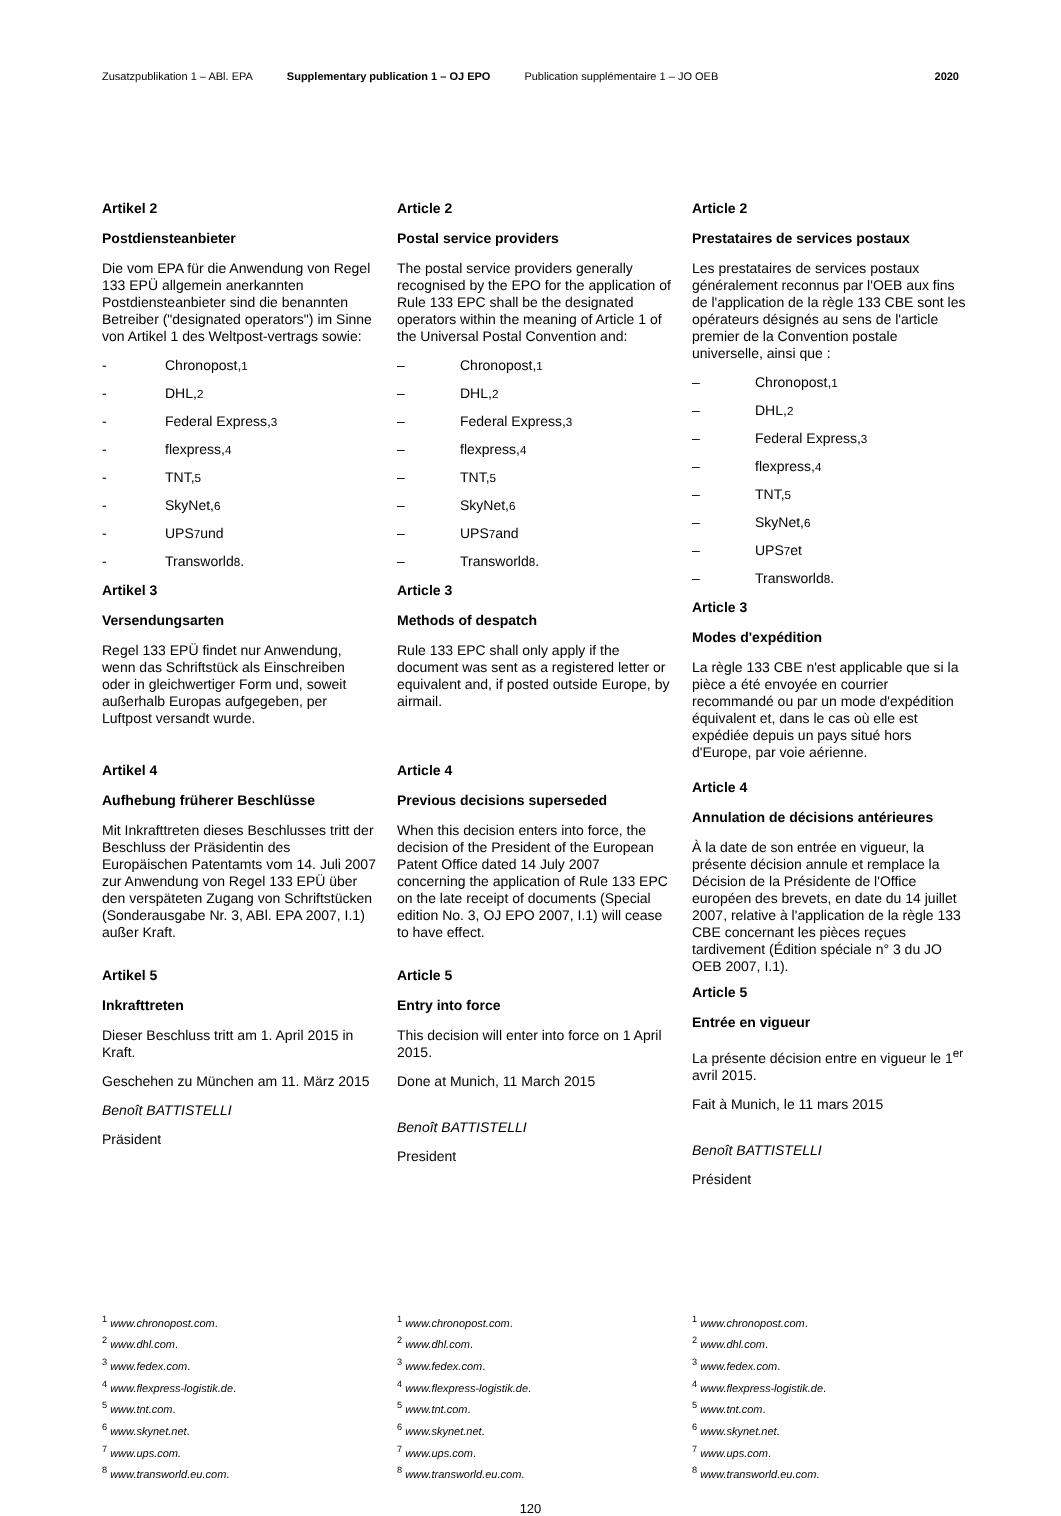Zusatzpublikation 1 – ABl. EPA Supplementary publication 1 – OJ EPO Publication supplémentaire 1 – JO OEB 2020
Artikel 2
Postdiensteanbieter
Die vom EPA für die Anwendung von Regel 133 EPÜ allgemein anerkannten Postdiensteanbieter sind die benannten Betreiber ("designated operators") im Sinne von Artikel 1 des Weltpost-vertrags sowie:
- Chronopost,<sup>1</sup>
- DHL,<sup>2</sup>
- Federal Express,<sup>3</sup>
- flexpress,<sup>4</sup>
- TNT,<sup>5</sup>
- SkyNet,<sup>6</sup>
- UPS<sup>7</sup> und
- Transworld<sup>8</sup>.
Artikel 3
Versendungsarten
Regel 133 EPÜ findet nur Anwendung, wenn das Schriftstück als Einschreiben oder in gleichwertiger Form und, soweit außerhalb Europas aufgegeben, per Luftpost versandt wurde.
Artikel 4
Aufhebung früherer Beschlüsse
Mit Inkrafttreten dieses Beschlusses tritt der Beschluss der Präsidentin des Europäischen Patentamts vom 14. Juli 2007 zur Anwendung von Regel 133 EPÜ über den verspäteten Zugang von Schriftstücken (Sonderausgabe Nr. 3, ABl. EPA 2007, I.1) außer Kraft.
Artikel 5
Inkrafttreten
Dieser Beschluss tritt am 1. April 2015 in Kraft.
Geschehen zu München am 11. März 2015
Benoît BATTISTELLI
Präsident
Article 2
Postal service providers
The postal service providers generally recognised by the EPO for the application of Rule 133 EPC shall be the designated operators within the meaning of Article 1 of the Universal Postal Convention and:
– Chronopost,<sup>1</sup>
– DHL,<sup>2</sup>
– Federal Express,<sup>3</sup>
– flexpress,<sup>4</sup>
– TNT,<sup>5</sup>
– SkyNet,<sup>6</sup>
– UPS<sup>7</sup> and
– Transworld<sup>8</sup>.
Article 3
Methods of despatch
Rule 133 EPC shall only apply if the document was sent as a registered letter or equivalent and, if posted outside Europe, by airmail.
Article 4
Previous decisions superseded
When this decision enters into force, the decision of the President of the European Patent Office dated 14 July 2007 concerning the application of Rule 133 EPC on the late receipt of documents (Special edition No. 3, OJ EPO 2007, I.1) will cease to have effect.
Article 5
Entry into force
This decision will enter into force on 1 April 2015.
Done at Munich, 11 March 2015
Benoît BATTISTELLI
President
Article 2
Prestataires de services postaux
Les prestataires de services postaux généralement reconnus par l'OEB aux fins de l'application de la règle 133 CBE sont les opérateurs désignés au sens de l'article premier de la Convention postale universelle, ainsi que :
– Chronopost,<sup>1</sup>
– DHL,<sup>2</sup>
– Federal Express,<sup>3</sup>
– flexpress,<sup>4</sup>
– TNT,<sup>5</sup>
– SkyNet,<sup>6</sup>
– UPS<sup>7</sup> et
– Transworld<sup>8</sup>.
Article 3
Modes d'expédition
La règle 133 CBE n'est applicable que si la pièce a été envoyée en courrier recommandé ou par un mode d'expédition équivalent et, dans le cas où elle est expédiée depuis un pays situé hors d'Europe, par voie aérienne.
Article 4
Annulation de décisions antérieures
À la date de son entrée en vigueur, la présente décision annule et remplace la Décision de la Présidente de l'Office européen des brevets, en date du 14 juillet 2007, relative à l'application de la règle 133 CBE concernant les pièces reçues tardivement (Édition spéciale n° 3 du JO OEB 2007, I.1).
Article 5
Entrée en vigueur
La présente décision entre en vigueur le 1<sup>er</sup> avril 2015.
Fait à Munich, le 11 mars 2015
Benoît BATTISTELLI
Président
<sup>1</sup> www.chronopost.com.
<sup>2</sup> www.dhl.com.
<sup>3</sup> www.fedex.com.
<sup>4</sup> www.flexpress-logistik.de.
<sup>5</sup> www.tnt.com.
<sup>6</sup> www.skynet.net.
<sup>7</sup> www.ups.com.
<sup>8</sup> www.transworld.eu.com.
<sup>1</sup> www.chronopost.com.
<sup>2</sup> www.dhl.com.
<sup>3</sup> www.fedex.com.
<sup>4</sup> www.flexpress-logistik.de.
<sup>5</sup> www.tnt.com.
<sup>6</sup> www.skynet.net.
<sup>7</sup> www.ups.com.
<sup>8</sup> www.transworld.eu.com.
<sup>1</sup> www.chronopost.com.
<sup>2</sup> www.dhl.com.
<sup>3</sup> www.fedex.com.
<sup>4</sup> www.flexpress-logistik.de.
<sup>5</sup> www.tnt.com.
<sup>6</sup> www.skynet.net.
<sup>7</sup> www.ups.com.
<sup>8</sup> www.transworld.eu.com.
120